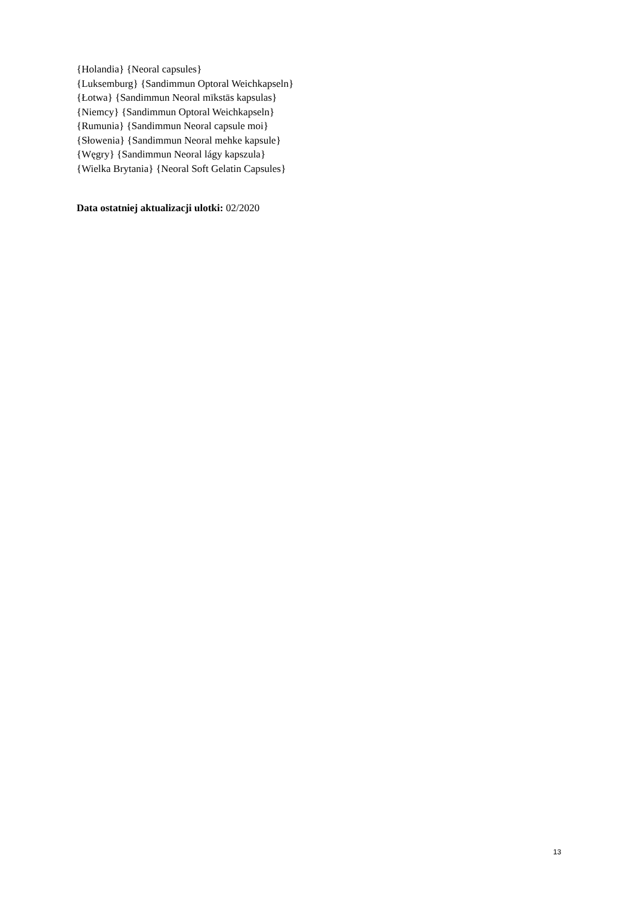{Holandia} {Neoral capsules}
{Luksemburg} {Sandimmun Optoral Weichkapseln}
{Łotwa} {Sandimmun Neoral mīkstās kapsulas}
{Niemcy} {Sandimmun Optoral Weichkapseln}
{Rumunia} {Sandimmun Neoral capsule moi}
{Słowenia} {Sandimmun Neoral mehke kapsule}
{Węgry} {Sandimmun Neoral lágy kapszula}
{Wielka Brytania} {Neoral Soft Gelatin Capsules}
Data ostatniej aktualizacji ulotki: 02/2020
13